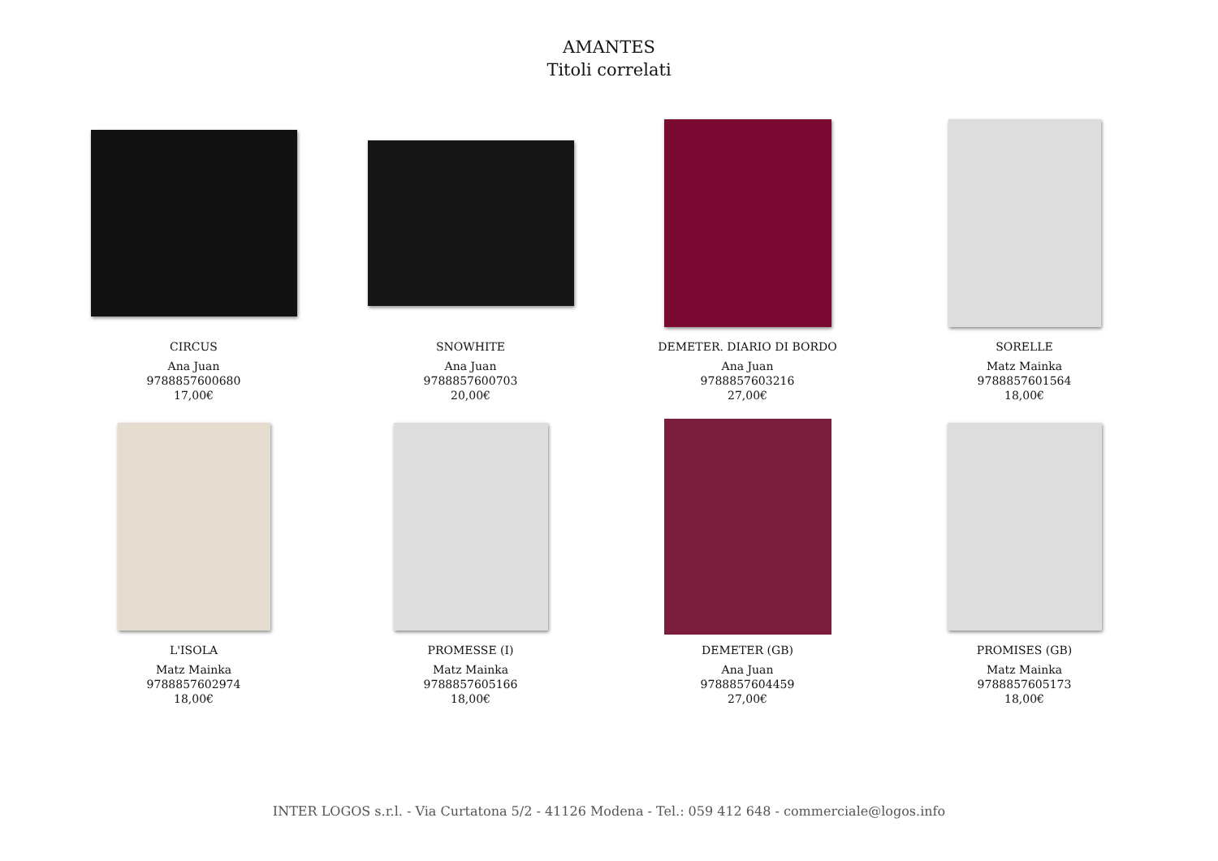AMANTES
Titoli correlati
CIRCUS
Ana Juan
9788857600680
17,00€
SNOWHITE
Ana Juan
9788857600703
20,00€
DEMETER. DIARIO DI BORDO
Ana Juan
9788857603216
27,00€
SORELLE
Matz Mainka
9788857601564
18,00€
L'ISOLA
Matz Mainka
9788857602974
18,00€
PROMESSE (I)
Matz Mainka
9788857605166
18,00€
DEMETER (GB)
Ana Juan
9788857604459
27,00€
PROMISES (GB)
Matz Mainka
9788857605173
18,00€
INTER LOGOS s.r.l. - Via Curtatona 5/2 - 41126 Modena - Tel.: 059 412 648 - commerciale@logos.info